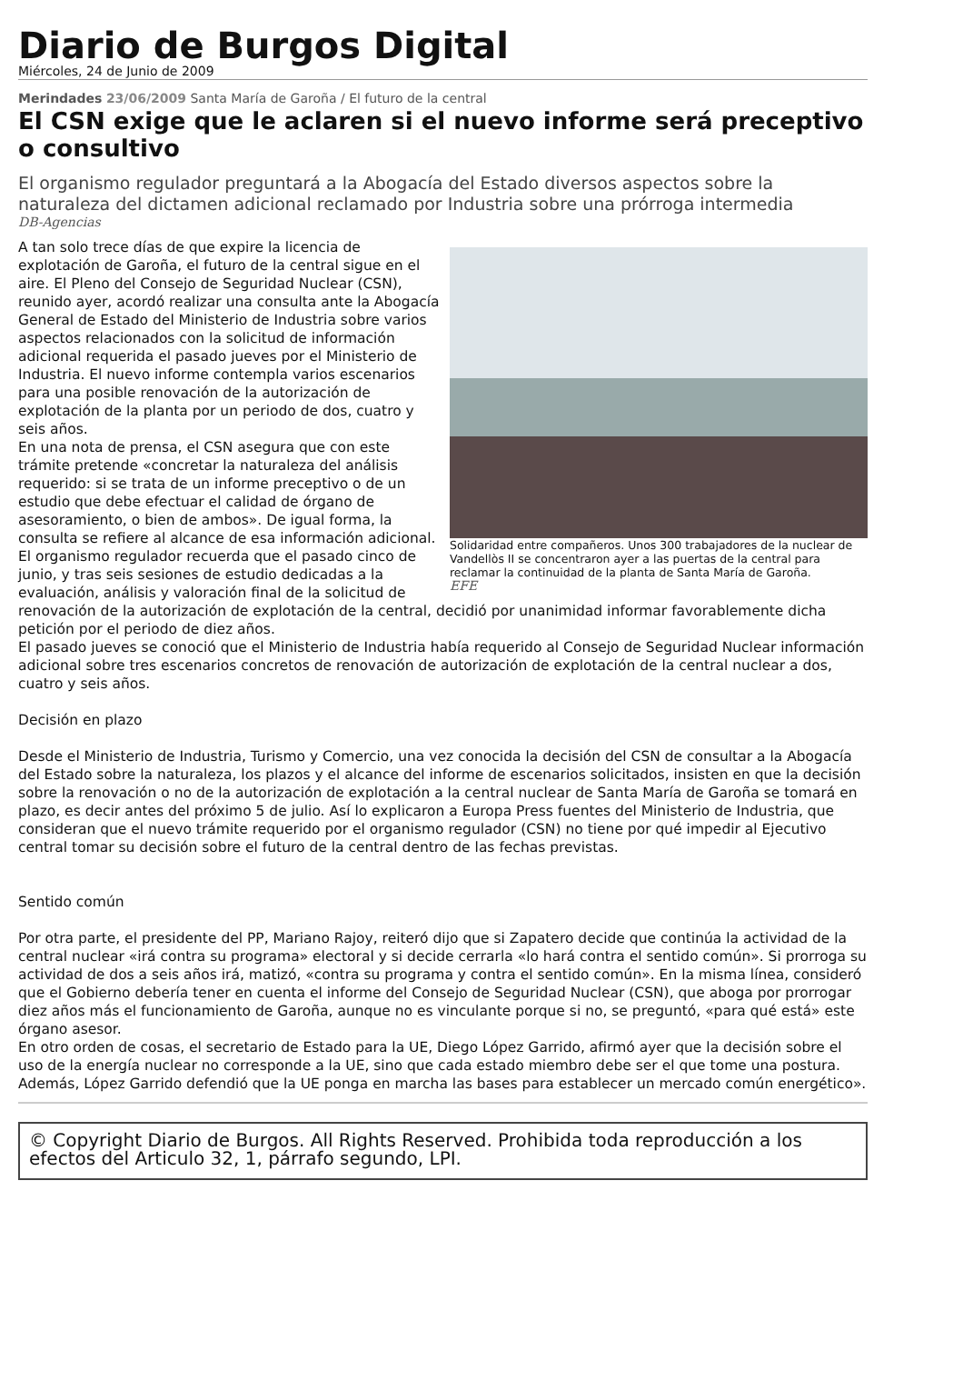Diario de Burgos Digital
Miércoles, 24 de Junio de 2009
Merindades 23/06/2009 Santa María de Garoña / El futuro de la central
El CSN exige que le aclaren si el nuevo informe será preceptivo o consultivo
El organismo regulador preguntará a la Abogacía del Estado diversos aspectos sobre la naturaleza del dictamen adicional reclamado por Industria sobre una prórroga intermedia
DB-Agencias
Solidaridad entre compañeros. Unos 300 trabajadores de la nuclear de Vandellòs II se concentraron ayer a las puertas de la central para reclamar la continuidad de la planta de Santa María de Garoña.
EFE
A tan solo trece días de que expire la licencia de explotación de Garoña, el futuro de la central sigue en el aire. El Pleno del Consejo de Seguridad Nuclear (CSN), reunido ayer, acordó realizar una consulta ante la Abogacía General de Estado del Ministerio de Industria sobre varios aspectos relacionados con la solicitud de información adicional requerida el pasado jueves por el Ministerio de Industria. El nuevo informe contempla varios escenarios para una posible renovación de la autorización de explotación de la planta por un periodo de dos, cuatro y seis años.
En una nota de prensa, el CSN asegura que con este trámite pretende «concretar la naturaleza del análisis requerido: si se trata de un informe preceptivo o de un estudio que debe efectuar el calidad de órgano de asesoramiento, o bien de ambos». De igual forma, la consulta se refiere al alcance de esa información adicional.
El organismo regulador recuerda que el pasado cinco de junio, y tras seis sesiones de estudio dedicadas a la evaluación, análisis y valoración final de la solicitud de renovación de la autorización de explotación de la central, decidió por unanimidad informar favorablemente dicha petición por el periodo de diez años.
El pasado jueves se conoció que el Ministerio de Industria había requerido al Consejo de Seguridad Nuclear información adicional sobre tres escenarios concretos de renovación de autorización de explotación de la central nuclear a dos, cuatro y seis años.
Decisión en plazo
Desde el Ministerio de Industria, Turismo y Comercio, una vez conocida la decisión del CSN de consultar a la Abogacía del Estado sobre la naturaleza, los plazos y el alcance del informe de escenarios solicitados, insisten en que la decisión sobre la renovación o no de la autorización de explotación a la central nuclear de Santa María de Garoña se tomará en plazo, es decir antes del próximo 5 de julio. Así lo explicaron a Europa Press fuentes del Ministerio de Industria, que consideran que el nuevo trámite requerido por el organismo regulador (CSN) no tiene por qué impedir al Ejecutivo central tomar su decisión sobre el futuro de la central dentro de las fechas previstas.
Sentido común
Por otra parte, el presidente del PP, Mariano Rajoy, reiteró dijo que si Zapatero decide que continúa la actividad de la central nuclear «irá contra su programa» electoral y si decide cerrarla «lo hará contra el sentido común». Si prorroga su actividad de dos a seis años irá, matizó, «contra su programa y contra el sentido común». En la misma línea, consideró que el Gobierno debería tener en cuenta el informe del Consejo de Seguridad Nuclear (CSN), que aboga por prorrogar diez años más el funcionamiento de Garoña, aunque no es vinculante porque si no, se preguntó, «para qué está» este órgano asesor.
En otro orden de cosas, el secretario de Estado para la UE, Diego López Garrido, afirmó ayer que la decisión sobre el uso de la energía nuclear no corresponde a la UE, sino que cada estado miembro debe ser el que tome una postura. Además, López Garrido defendió que la UE ponga en marcha las bases para establecer un mercado común energético».
© Copyright Diario de Burgos. All Rights Reserved. Prohibida toda reproducción a los efectos del Articulo 32, 1, párrafo segundo, LPI.